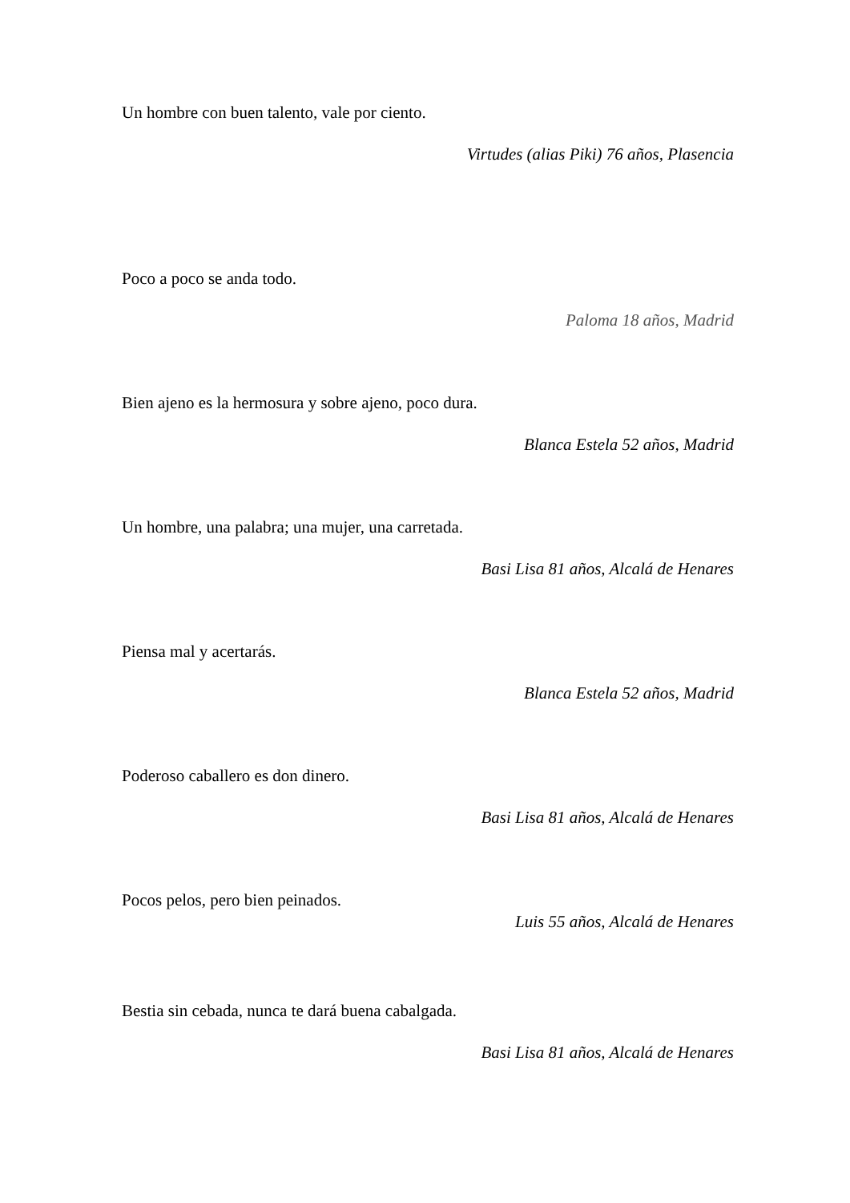Un hombre con buen talento, vale por ciento.
Virtudes (alias Piki) 76 años, Plasencia
Poco a poco se anda todo.
Paloma 18 años, Madrid
Bien ajeno es la hermosura y sobre ajeno, poco dura.
Blanca Estela 52 años, Madrid
Un hombre, una palabra; una mujer, una carretada.
Basi Lisa 81 años, Alcalá de Henares
Piensa mal y acertarás.
Blanca Estela 52 años, Madrid
Poderoso caballero es don dinero.
Basi Lisa 81 años, Alcalá de Henares
Pocos pelos, pero bien peinados.
Luis 55 años, Alcalá de Henares
Bestia sin cebada, nunca te dará buena cabalgada.
Basi Lisa 81 años, Alcalá de Henares